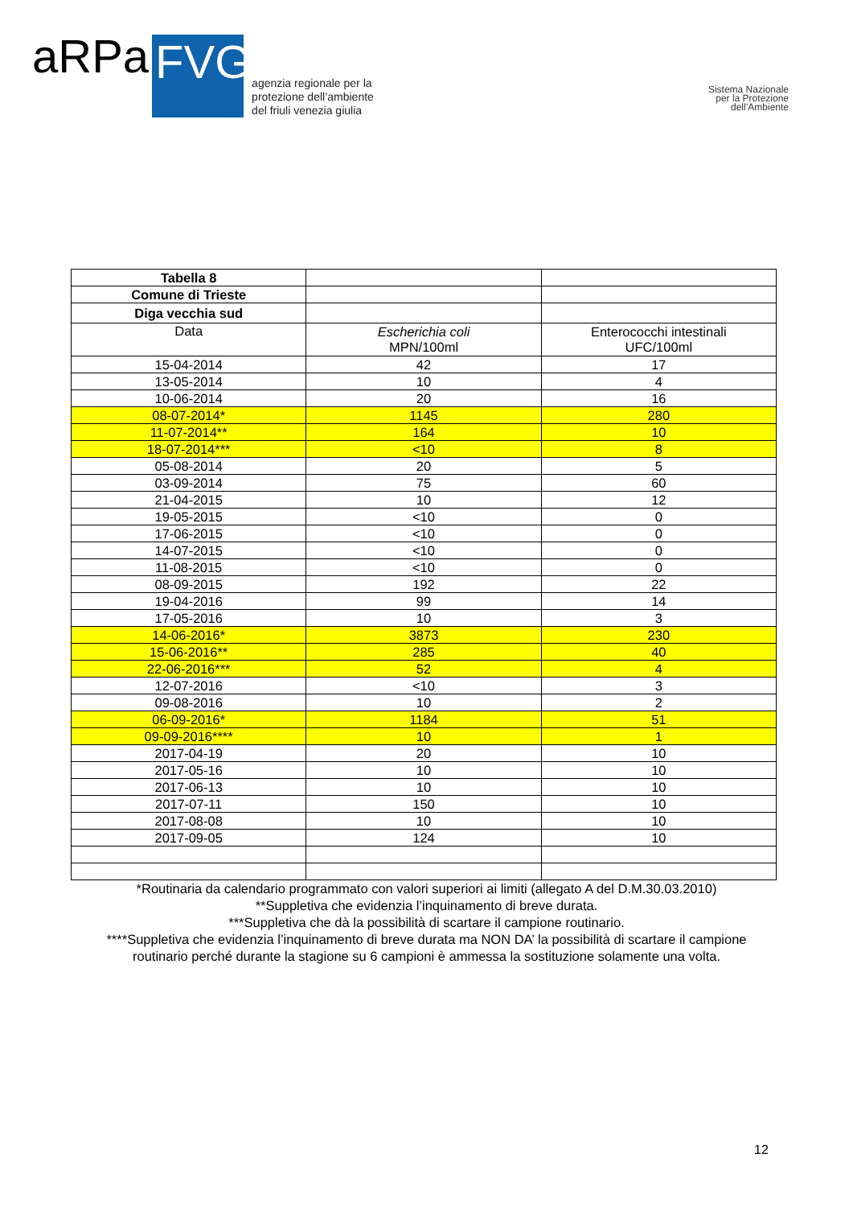aRPa FVG
agenzia regionale per la
protezione dell’ambiente
del friuli venezia giulia
Sistema Nazionale
per la Protezione
dell’Ambiente
| Tabella 8 | | |
| Comune di Trieste | | |
| Diga vecchia sud | | |
| Data | Escherichia coli MPN/100ml | Enterococchi intestinali UFC/100ml |
| 15-04-2014 | 42 | 17 |
| 13-05-2014 | 10 | 4 |
| 10-06-2014 | 20 | 16 |
| 08-07-2014* | 1145 | 280 |
| 11-07-2014** | 164 | 10 |
| 18-07-2014*** | <10 | 8 |
| 05-08-2014 | 20 | 5 |
| 03-09-2014 | 75 | 60 |
| 21-04-2015 | 10 | 12 |
| 19-05-2015 | <10 | 0 |
| 17-06-2015 | <10 | 0 |
| 14-07-2015 | <10 | 0 |
| 11-08-2015 | <10 | 0 |
| 08-09-2015 | 192 | 22 |
| 19-04-2016 | 99 | 14 |
| 17-05-2016 | 10 | 3 |
| 14-06-2016* | 3873 | 230 |
| 15-06-2016** | 285 | 40 |
| 22-06-2016*** | 52 | 4 |
| 12-07-2016 | <10 | 3 |
| 09-08-2016 | 10 | 2 |
| 06-09-2016* | 1184 | 51 |
| 09-09-2016**** | 10 | 1 |
| 2017-04-19 | 20 | 10 |
| 2017-05-16 | 10 | 10 |
| 2017-06-13 | 10 | 10 |
| 2017-07-11 | 150 | 10 |
| 2017-08-08 | 10 | 10 |
| 2017-09-05 | 124 | 10 |
*Routinaria da calendario programmato con valori superiori ai limiti (allegato A del D.M.30.03.2010)
**Suppletiva che evidenzia l’inquinamento di breve durata.
***Suppletiva che dà la possibilità di scartare il campione routinario.
****Suppletiva che evidenzia l’inquinamento di breve durata ma NON DA’ la possibilità di scartare il campione routinario perché durante la stagione su 6 campioni è ammessa la sostituzione solamente una volta.
12